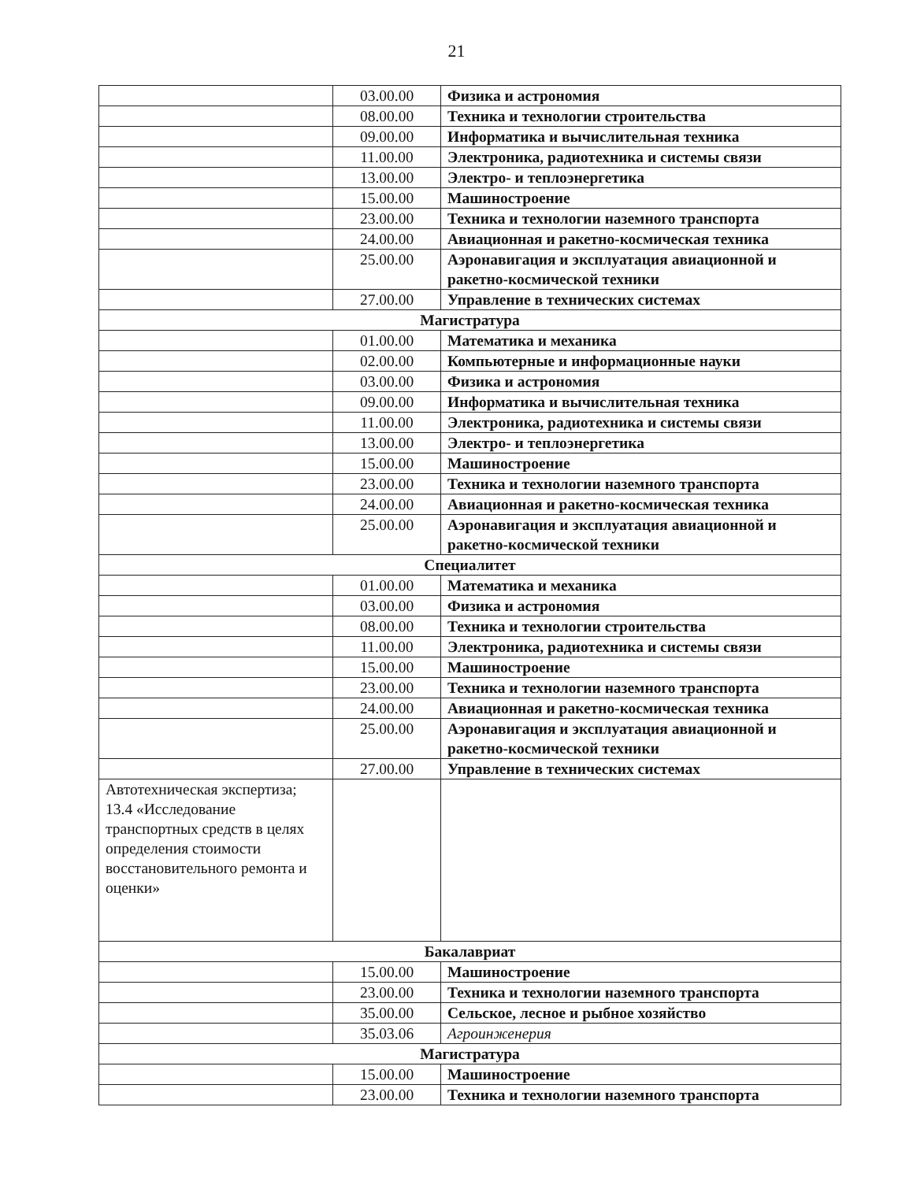21
| | 03.00.00 | Физика и астрономия |
| | 08.00.00 | Техника и технологии строительства |
| | 09.00.00 | Информатика и вычислительная техника |
| | 11.00.00 | Электроника, радиотехника и системы связи |
| | 13.00.00 | Электро- и теплоэнергетика |
| | 15.00.00 | Машиностроение |
| | 23.00.00 | Техника и технологии наземного транспорта |
| | 24.00.00 | Авиационная и ракетно-космическая техника |
| | 25.00.00 | Аэронавигация и эксплуатация авиационной и ракетно-космической техники |
| | 27.00.00 | Управление в технических системах |
| Магистратура | | |
| | 01.00.00 | Математика и механика |
| | 02.00.00 | Компьютерные и информационные науки |
| | 03.00.00 | Физика и астрономия |
| | 09.00.00 | Информатика и вычислительная техника |
| | 11.00.00 | Электроника, радиотехника и системы связи |
| | 13.00.00 | Электро- и теплоэнергетика |
| | 15.00.00 | Машиностроение |
| | 23.00.00 | Техника и технологии наземного транспорта |
| | 24.00.00 | Авиационная и ракетно-космическая техника |
| | 25.00.00 | Аэронавигация и эксплуатация авиационной и ракетно-космической техники |
| Специалитет | | |
| | 01.00.00 | Математика и механика |
| | 03.00.00 | Физика и астрономия |
| | 08.00.00 | Техника и технологии строительства |
| | 11.00.00 | Электроника, радиотехника и системы связи |
| | 15.00.00 | Машиностроение |
| | 23.00.00 | Техника и технологии наземного транспорта |
| | 24.00.00 | Авиационная и ракетно-космическая техника |
| | 25.00.00 | Аэронавигация и эксплуатация авиационной и ракетно-космической техники |
| | 27.00.00 | Управление в технических системах |
| Автотехническая экспертиза; 13.4 «Исследование транспортных средств в целях определения стоимости восстановительного ремонта и оценки» | | |
| Бакалавриат | | |
| | 15.00.00 | Машиностроение |
| | 23.00.00 | Техника и технологии наземного транспорта |
| | 35.00.00 | Сельское, лесное и рыбное хозяйство |
| | 35.03.06 | Агроинженерия |
| Магистратура | | |
| | 15.00.00 | Машиностроение |
| | 23.00.00 | Техника и технологии наземного транспорта |